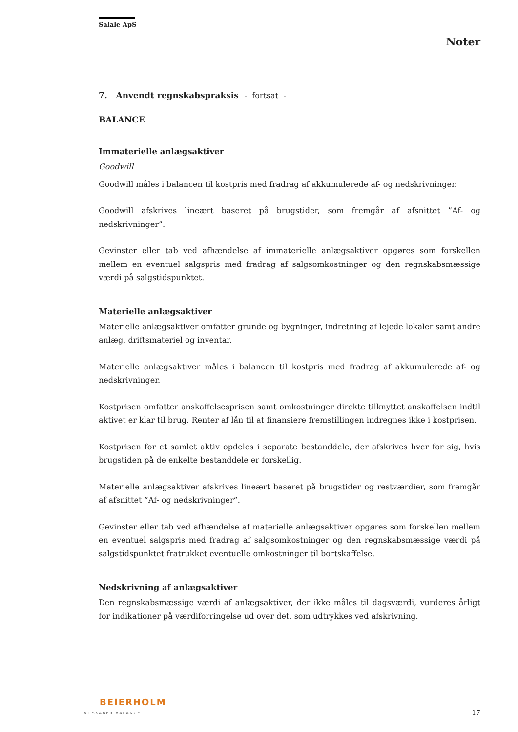Salale ApS
Noter
7. Anvendt regnskabspraksis - fortsat -
BALANCE
Immaterielle anlægsaktiver
Goodwill
Goodwill måles i balancen til kostpris med fradrag af akkumulerede af- og nedskrivninger.
Goodwill afskrives lineært baseret på brugstider, som fremgår af afsnittet ”Af- og nedskrivninger”.
Gevinster eller tab ved afhændelse af immaterielle anlægsaktiver opgøres som forskellen mellem en eventuel salgspris med fradrag af salgsomkostninger og den regnskabsmæssige værdi på salgstidspunktet.
Materielle anlægsaktiver
Materielle anlægsaktiver omfatter grunde og bygninger, indretning af lejede lokaler samt andre anlæg, driftsmateriel og inventar.
Materielle anlægsaktiver måles i balancen til kostpris med fradrag af akkumulerede af- og nedskrivninger.
Kostprisen omfatter anskaffelsesprisen samt omkostninger direkte tilknyttet anskaffelsen indtil aktivet er klar til brug. Renter af lån til at finansiere fremstillingen indregnes ikke i kostprisen.
Kostprisen for et samlet aktiv opdeles i separate bestanddele, der afskrives hver for sig, hvis brugstiden på de enkelte bestanddele er forskellig.
Materielle anlægsaktiver afskrives lineært baseret på brugstider og restværdier, som fremgår af afsnittet ”Af- og nedskrivninger”.
Gevinster eller tab ved afhændelse af materielle anlægsaktiver opgøres som forskellen mellem en eventuel salgspris med fradrag af salgsomkostninger og den regnskabsmæssige værdi på salgstidspunktet fratrukket eventuelle omkostninger til bortskaffelse.
Nedskrivning af anlægsaktiver
Den regnskabsmæssige værdi af anlægsaktiver, der ikke måles til dagsværdi, vurderes årligt for indikationer på værdiforringelse ud over det, som udtrykkes ved afskrivning.
BEIERHOLM
VI SKABER BALANCE
17